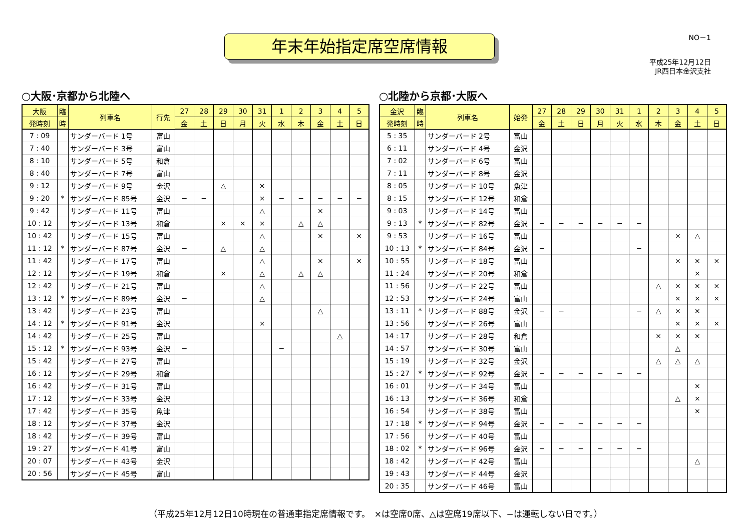年末年始指定席空席情報 NO－1
平成25年12月12日
JR西日本金沢支社
○大阪･京都から北陸へ
| 大阪 | 臨 | 列車名 | 行先 | 27 | 28 | 29 | 30 | 31 | 1 | 2 | 3 | 4 | 5 |
| --- | --- | --- | --- | --- | --- | --- | --- | --- | --- | --- | --- | --- | --- |
| 発時刻 | 時 | | | 金 | 土 | 日 | 月 | 火 | 水 | 木 | 金 | 土 | 日 |
| 7 : 09 | | サンダーバード 1号 | 富山 | | | | | | | | | | |
| 7 : 40 | | サンダーバード 3号 | 富山 | | | | | | | | | | |
| 8 : 10 | | サンダーバード 5号 | 和倉 | | | | | | | | | | |
| 8 : 40 | | サンダーバード 7号 | 富山 | | | | | | | | | | |
| 9 : 12 | | サンダーバード 9号 | 金沢 | | | △ | | × | | | | | |
| 9 : 20 | * | サンダーバード 85号 | 金沢 | − | − | | | × | − | − | − | − | − |
| 9 : 42 | | サンダーバード 11号 | 富山 | | | | | △ | | | × | | |
| 10 : 12 | | サンダーバード 13号 | 和倉 | | | × | × | × | | △ | △ | | |
| 10 : 42 | | サンダーバード 15号 | 富山 | | | | | △ | | | × | | × |
| 11 : 12 | * | サンダーバード 87号 | 金沢 | − | | △ | | △ | | | | | |
| 11 : 42 | | サンダーバード 17号 | 富山 | | | | | △ | | | × | | × |
| 12 : 12 | | サンダーバード 19号 | 和倉 | | | × | | △ | | △ | △ | | |
| 12 : 42 | | サンダーバード 21号 | 富山 | | | | | △ | | | | | |
| 13 : 12 | * | サンダーバード 89号 | 金沢 | − | | | | △ | | | | | |
| 13 : 42 | | サンダーバード 23号 | 富山 | | | | | | | | △ | | |
| 14 : 12 | * | サンダーバード 91号 | 金沢 | | | | | × | | | | | |
| 14 : 42 | | サンダーバード 25号 | 富山 | | | | | | | | | △ | |
| 15 : 12 | * | サンダーバード 93号 | 金沢 | − | | | | | − | | | | |
| 15 : 42 | | サンダーバード 27号 | 富山 | | | | | | | | | | |
| 16 : 12 | | サンダーバード 29号 | 和倉 | | | | | | | | | | |
| 16 : 42 | | サンダーバード 31号 | 富山 | | | | | | | | | | |
| 17 : 12 | | サンダーバード 33号 | 金沢 | | | | | | | | | | |
| 17 : 42 | | サンダーバード 35号 | 魚津 | | | | | | | | | | |
| 18 : 12 | | サンダーバード 37号 | 金沢 | | | | | | | | | | |
| 18 : 42 | | サンダーバード 39号 | 富山 | | | | | | | | | | |
| 19 : 27 | | サンダーバード 41号 | 富山 | | | | | | | | | | |
| 20 : 07 | | サンダーバード 43号 | 金沢 | | | | | | | | | | |
| 20 : 56 | | サンダーバード 45号 | 富山 | | | | | | | | | | |
○北陸から京都･大阪へ
| 金沢 | 臨 | 列車名 | 始発 | 27 | 28 | 29 | 30 | 31 | 1 | 2 | 3 | 4 | 5 |
| --- | --- | --- | --- | --- | --- | --- | --- | --- | --- | --- | --- | --- | --- |
| 発時刻 | 時 | | | 金 | 土 | 日 | 月 | 火 | 水 | 木 | 金 | 土 | 日 |
| 5 : 35 | | サンダーバード 2号 | 富山 | | | | | | | | | | |
| 6 : 11 | | サンダーバード 4号 | 金沢 | | | | | | | | | | |
| 7 : 02 | | サンダーバード 6号 | 富山 | | | | | | | | | | |
| 7 : 11 | | サンダーバード 8号 | 金沢 | | | | | | | | | | |
| 8 : 05 | | サンダーバード 10号 | 魚津 | | | | | | | | | | |
| 8 : 15 | | サンダーバード 12号 | 和倉 | | | | | | | | | | |
| 9 : 03 | | サンダーバード 14号 | 富山 | | | | | | | | | | |
| 9 : 13 | * | サンダーバード 82号 | 金沢 | − | − | − | − | − | − | | | | |
| 9 : 53 | | サンダーバード 16号 | 富山 | | | | | | | | × | △ | |
| 10 : 13 | * | サンダーバード 84号 | 金沢 | − | | | | | − | | | | |
| 10 : 55 | | サンダーバード 18号 | 富山 | | | | | | | | × | × | × |
| 11 : 24 | | サンダーバード 20号 | 和倉 | | | | | | | | | × | |
| 11 : 56 | | サンダーバード 22号 | 富山 | | | | | | | △ | × | × | × |
| 12 : 53 | | サンダーバード 24号 | 富山 | | | | | | | | × | × | × |
| 13 : 11 | * | サンダーバード 88号 | 金沢 | − | − | | | | − | △ | × | × | |
| 13 : 56 | | サンダーバード 26号 | 富山 | | | | | | | | × | × | × |
| 14 : 17 | | サンダーバード 28号 | 和倉 | | | | | | | × | × | × | |
| 14 : 57 | | サンダーバード 30号 | 富山 | | | | | | | | △ | | |
| 15 : 19 | | サンダーバード 32号 | 金沢 | | | | | | | △ | △ | △ | |
| 15 : 27 | * | サンダーバード 92号 | 金沢 | − | − | − | − | − | − | | | | |
| 16 : 01 | | サンダーバード 34号 | 富山 | | | | | | | | | × | |
| 16 : 13 | | サンダーバード 36号 | 和倉 | | | | | | | | △ | × | |
| 16 : 54 | | サンダーバード 38号 | 富山 | | | | | | | | | × | |
| 17 : 18 | * | サンダーバード 94号 | 金沢 | − | − | − | − | − | − | | | | |
| 17 : 56 | | サンダーバード 40号 | 富山 | | | | | | | | | | |
| 18 : 02 | * | サンダーバード 96号 | 金沢 | − | − | − | − | − | − | | | | |
| 18 : 42 | | サンダーバード 42号 | 富山 | | | | | | | | | △ | |
| 19 : 43 | | サンダーバード 44号 | 金沢 | | | | | | | | | | |
| 20 : 35 | | サンダーバード 46号 | 富山 | | | | | | | | | | |
（平成25年12月12日10時現在の普通車指定席情報です。　×は空席0席、△は空席19席以下、−は運転しない日です。）